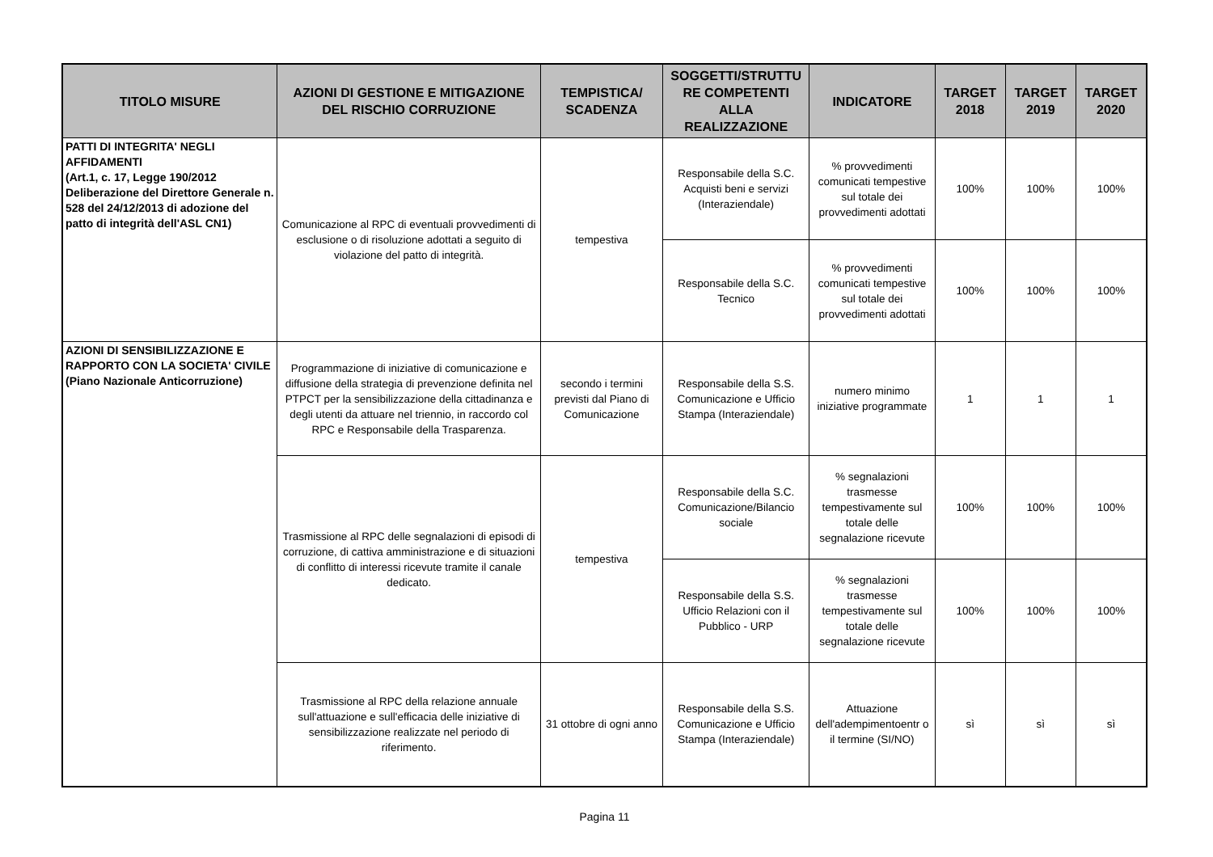| TITOLO MISURE | AZIONI DI GESTIONE E MITIGAZIONE DEL RISCHIO CORRUZIONE | TEMPISTICA/ SCADENZA | SOGGETTI/STRUTTU RE COMPETENTI ALLA REALIZZAZIONE | INDICATORE | TARGET 2018 | TARGET 2019 | TARGET 2020 |
| --- | --- | --- | --- | --- | --- | --- | --- |
| PATTI DI INTEGRITA' NEGLI AFFIDAMENTI (Art.1, c. 17, Legge 190/2012 Deliberazione del Direttore Generale n. 528 del 24/12/2013 di adozione del patto di integrità dell'ASL CN1) | Comunicazione al RPC di eventuali provvedimenti di esclusione o di risoluzione adottati a seguito di violazione del patto di integrità. | tempestiva | Responsabile della S.C. Acquisti beni e servizi (Interaziendale) | % provvedimenti comunicati tempestive sul totale dei provvedimenti adottati | 100% | 100% | 100% |
| | | | Responsabile della S.C. Tecnico | % provvedimenti comunicati tempestive sul totale dei provvedimenti adottati | 100% | 100% | 100% |
| AZIONI DI SENSIBILIZZAZIONE E RAPPORTO CON LA SOCIETA' CIVILE (Piano Nazionale Anticorruzione) | Programmazione di iniziative di comunicazione e diffusione della strategia di prevenzione definita nel PTPCT per la sensibilizzazione della cittadinanza e degli utenti da attuare nel triennio, in raccordo col RPC e Responsabile della Trasparenza. | secondo i termini previsti dal Piano di Comunicazione | Responsabile della S.S. Comunicazione e Ufficio Stampa (Interaziendale) | numero minimo iniziative programmate | 1 | 1 | 1 |
| | Trasmissione al RPC delle segnalazioni di episodi di corruzione, di cattiva amministrazione e di situazioni di conflitto di interessi ricevute tramite il canale dedicato. | tempestiva | Responsabile della S.C. Comunicazione/Bilancio sociale | % segnalazioni trasmesse tempestivamente sul totale delle segnalazione ricevute | 100% | 100% | 100% |
| | | | Responsabile della S.S. Ufficio Relazioni con il Pubblico - URP | % segnalazioni trasmesse tempestivamente sul totale delle segnalazione ricevute | 100% | 100% | 100% |
| | Trasmissione al RPC della relazione annuale sull'attuazione e sull'efficacia delle iniziative di sensibilizzazione realizzate nel periodo di riferimento. | 31 ottobre di ogni anno | Responsabile della S.S. Comunicazione e Ufficio Stampa (Interaziendale) | Attuazione dell'adempimentoentr o il termine (SI/NO) | sì | sì | sì |
Pagina 11